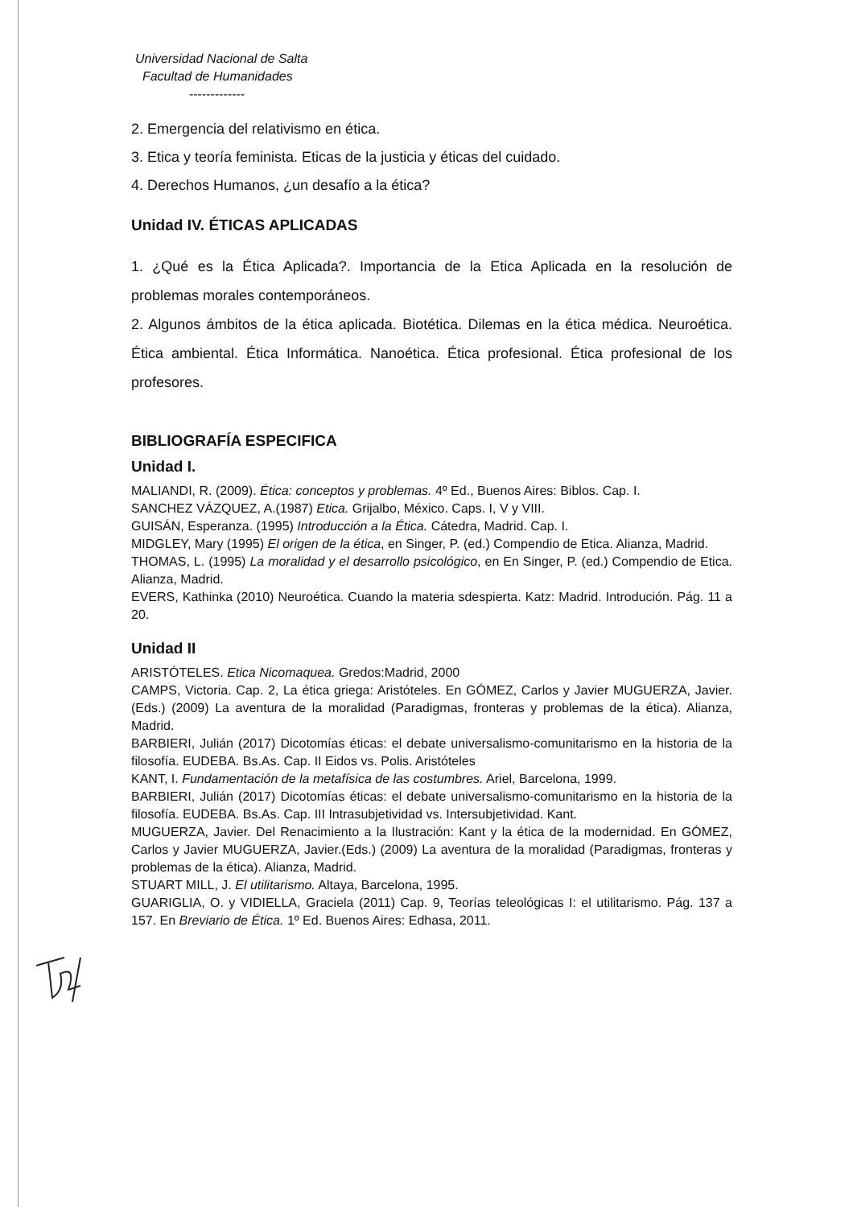Universidad Nacional de Salta
Facultad de Humanidades
-------------
2. Emergencia del relativismo en ética.
3. Etica y teoría feminista. Eticas de la justicia y éticas del cuidado.
4. Derechos Humanos, ¿un desafío a la ética?
Unidad IV. ÉTICAS APLICADAS
1. ¿Qué es la Ética Aplicada?. Importancia de la Etica Aplicada en la resolución de problemas morales contemporáneos.
2. Algunos ámbitos de la ética aplicada. Biotética. Dilemas en la ética médica. Neuroética. Ética ambiental. Ética Informática. Nanoética. Ética profesional. Ética profesional de los profesores.
BIBLIOGRAFÍA ESPECIFICA
Unidad I.
MALIANDI, R. (2009). Ética: conceptos y problemas. 4º Ed., Buenos Aires: Biblos. Cap. I.
SANCHEZ VÁZQUEZ, A.(1987) Etica. Grijalbo, México. Caps. I, V y VIII.
GUISÁN, Esperanza. (1995) Introducción a la Ética. Cátedra, Madrid. Cap. I.
MIDGLEY, Mary (1995) El origen de la ética, en Singer, P. (ed.) Compendio de Etica. Alianza, Madrid.
THOMAS, L. (1995) La moralidad y el desarrollo psicológico, en En Singer, P. (ed.) Compendio de Etica. Alianza, Madrid.
EVERS, Kathinka (2010) Neuroética. Cuando la materia sdespierta. Katz: Madrid. Introdución. Pág. 11 a 20.
Unidad II
ARISTÓTELES. Etica Nicomaquea. Gredos:Madrid, 2000
CAMPS, Victoria. Cap. 2, La ética griega: Aristóteles. En GÓMEZ, Carlos y Javier MUGUERZA, Javier.(Eds.) (2009) La aventura de la moralidad (Paradigmas, fronteras y problemas de la ética). Alianza, Madrid.
BARBIERI, Julián (2017) Dicotomías éticas: el debate universalismo-comunitarismo en la historia de la filosofía. EUDEBA. Bs.As. Cap. II Eidos vs. Polis. Aristóteles
KANT, I. Fundamentación de la metafísica de las costumbres. Ariel, Barcelona, 1999.
BARBIERI, Julián (2017) Dicotomías éticas: el debate universalismo-comunitarismo en la historia de la filosofía. EUDEBA. Bs.As. Cap. III Intrasubjetividad vs. Intersubjetividad. Kant.
MUGUERZA, Javier. Del Renacimiento a la Ilustración: Kant y la ética de la modernidad. En GÓMEZ, Carlos y Javier MUGUERZA, Javier.(Eds.) (2009) La aventura de la moralidad (Paradigmas, fronteras y problemas de la ética). Alianza, Madrid.
STUART MILL, J. El utilitarismo. Altaya, Barcelona, 1995.
GUARIGLIA, O. y VIDIELLA, Graciela (2011) Cap. 9, Teorías teleológicas I: el utilitarismo. Pág. 137 a 157. En Breviario de Ética. 1º Ed. Buenos Aires: Edhasa, 2011.